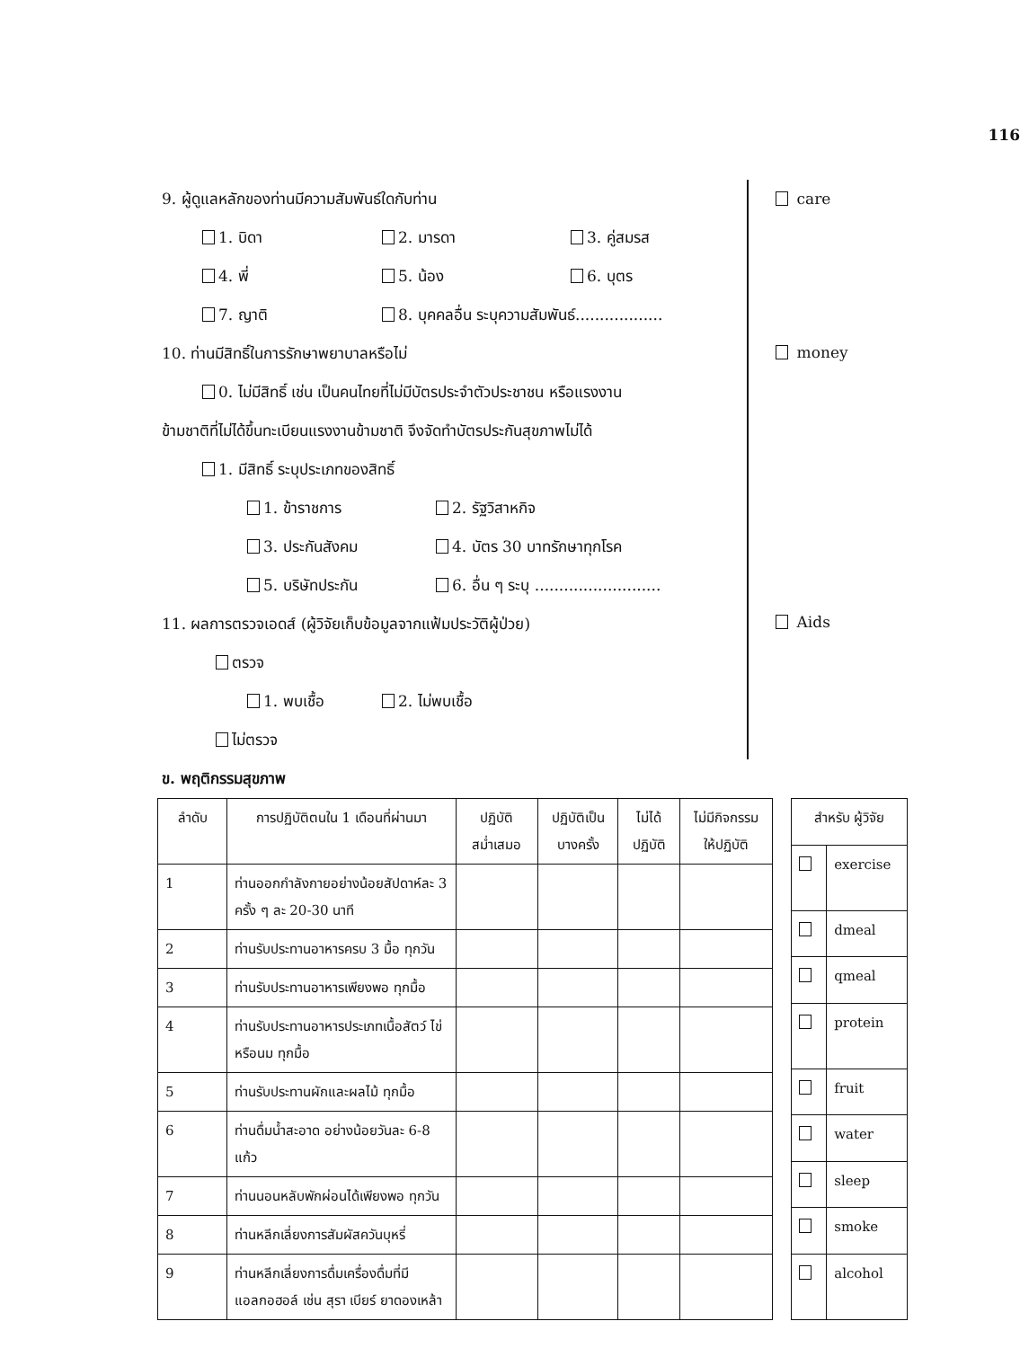116
9. ผู้ดูแลหลักของท่านมีความสัมพันธ์ใดกับท่าน
1. บิดา 2. มารดา 3. คู่สมรส
4. พี่ 5. น้อง 6. บุตร
7. ญาติ 8. บุคคลอื่น ระบุความสัมพันธ์..................
10. ท่านมีสิทธิ์ในการรักษาพยาบาลหรือไม่
0. ไม่มีสิทธิ์ เช่น เป็นคนไทยที่ไม่มีบัตรประจำตัวประชาชน หรือแรงงาน
ข้ามชาติที่ไม่ได้ขึ้นทะเบียนแรงงานข้ามชาติ จึงจัดทำบัตรประกันสุขภาพไม่ได้
1. มีสิทธิ์ ระบุประเภทของสิทธิ์
1. ข้าราชการ 2. รัฐวิสาหกิจ
3. ประกันสังคม 4. บัตร 30 บาทรักษาทุกโรค
5. บริษัทประกัน 6. อื่น ๆ ระบุ ..........................
11. ผลการตรวจเอดส์ (ผู้วิจัยเก็บข้อมูลจากแฟ้มประวัติผู้ป่วย)
ตรวจ
1. พบเชื้อ 2. ไม่พบเชื้อ
ไม่ตรวจ
care
money
Aids
ข. พฤติกรรมสุขภาพ
| ลำดับ | การปฏิบัติตนใน 1 เดือนที่ผ่านมา | ปฏิบัติ สม่ำเสมอ | ปฏิบัติเป็น บางครั้ง | ไม่ได้ ปฏิบัติ | ไม่มีกิจกรรม ให้ปฏิบัติ |
| --- | --- | --- | --- | --- | --- |
| 1 | ท่านออกกำลังกายอย่างน้อยสัปดาห์ละ 3 ครั้ง ๆ ละ 20-30 นาที | | | | |
| 2 | ท่านรับประทานอาหารครบ 3 มื้อ ทุกวัน | | | | |
| 3 | ท่านรับประทานอาหารเพียงพอ ทุกมื้อ | | | | |
| 4 | ท่านรับประทานอาหารประเภทเนื้อสัตว์ ไข่ หรือนม ทุกมื้อ | | | | |
| 5 | ท่านรับประทานผักและผลไม้ ทุกมื้อ | | | | |
| 6 | ท่านดื่มน้ำสะอาด อย่างน้อยวันละ 6-8 แก้ว | | | | |
| 7 | ท่านนอนหลับพักผ่อนได้เพียงพอ ทุกวัน | | | | |
| 8 | ท่านหลีกเลี่ยงการสัมผัสควันบุหรี่ | | | | |
| 9 | ท่านหลีกเลี่ยงการดื่มเครื่องดื่มที่มีแอลกอฮอล์ เช่น สุรา เบียร์ ยาดองเหล้า | | | | |
| สำหรับ ผู้วิจัย | |
| --- | --- |
| | exercise |
| | dmeal |
| | qmeal |
| | protein |
| | fruit |
| | water |
| | sleep |
| | smoke |
| | alcohol |